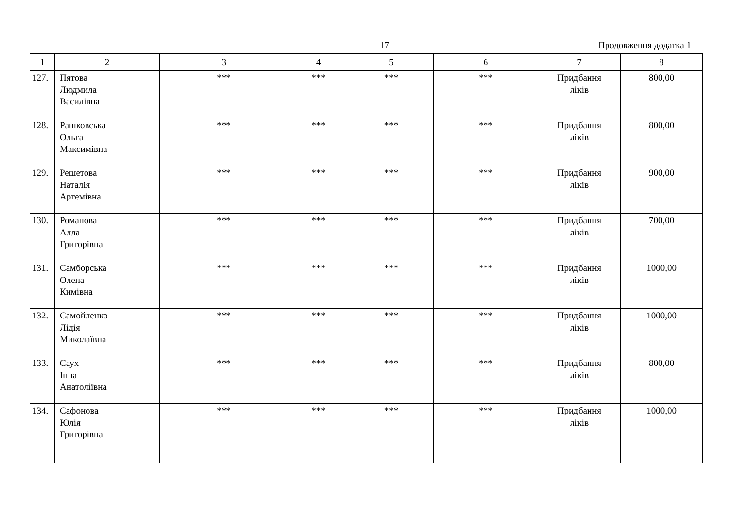17 Продовження додатка 1
| 1 | 2 | 3 | 4 | 5 | 6 | 7 | 8 |
| --- | --- | --- | --- | --- | --- | --- | --- |
| 127. | Пятова Людмила Василівна | *** | *** | *** | *** | Придбання ліків | 800,00 |
| 128. | Рашковська Ольга Максимівна | *** | *** | *** | *** | Придбання ліків | 800,00 |
| 129. | Решетова Наталія Артемівна | *** | *** | *** | *** | Придбання ліків | 900,00 |
| 130. | Романова Алла Григорівна | *** | *** | *** | *** | Придбання ліків | 700,00 |
| 131. | Самборська Олена Кимівна | *** | *** | *** | *** | Придбання ліків | 1000,00 |
| 132. | Самойленко Лідія Миколаївна | *** | *** | *** | *** | Придбання ліків | 1000,00 |
| 133. | Саух Інна Анатоліївна | *** | *** | *** | *** | Придбання ліків | 800,00 |
| 134. | Сафонова Юлія Григорівна | *** | *** | *** | *** | Придбання ліків | 1000,00 |